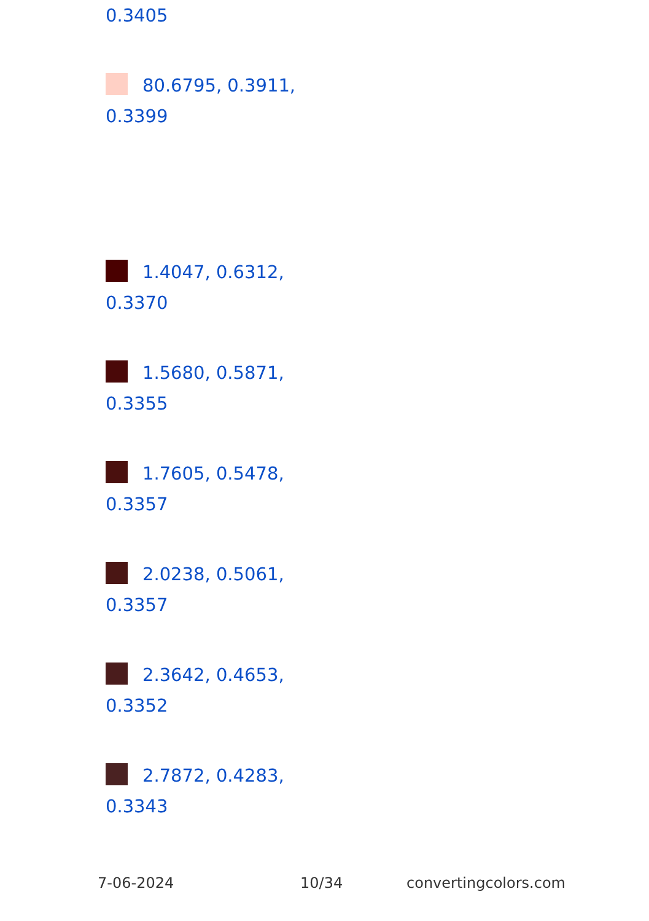0.3405
80.6795, 0.3911, 0.3399
1.4047, 0.6312, 0.3370
1.5680, 0.5871, 0.3355
1.7605, 0.5478, 0.3357
2.0238, 0.5061, 0.3357
2.3642, 0.4653, 0.3352
2.7872, 0.4283, 0.3343
7-06-2024 10/34 convertingcolors.com